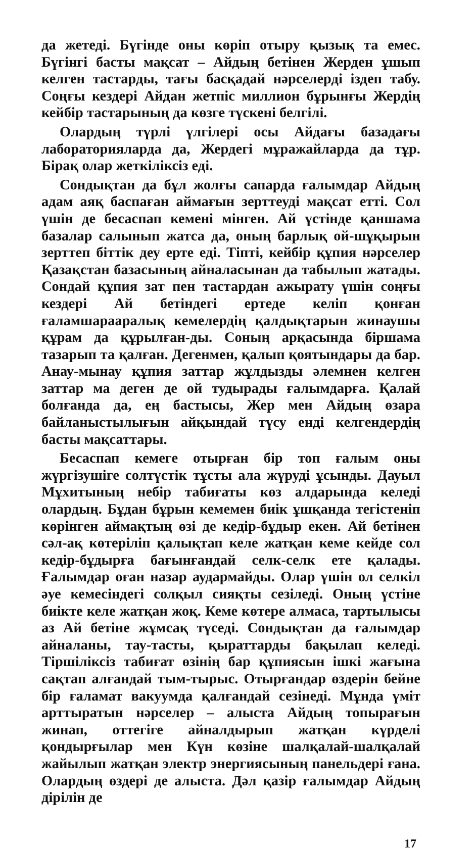да жетеді. Бүгінде оны көріп отыру қызық та емес. Бүгінгі басты мақсат – Айдың бетінен Жерден ұшып келген тастарды, тағы басқадай нәрселерді іздеп табу. Соңғы кездері Айдан жетпіс миллион бұрынғы Жердің кейбір тастарының да көзге түскені белгілі.
Олардың түрлі үлгілері осы Айдағы базадағы лабораторияларда да, Жердегі мұражайларда да тұр. Бірақ олар жеткіліксіз еді.
Сондықтан да бұл жолғы сапарда ғалымдар Айдың адам аяқ баспаған аймағын зерттеуді мақсат етті. Сол үшін де бесаспап кемені мінген. Ай үстінде қаншама базалар салынып жатса да, оның барлық ой-шұқырын зерттеп біттік деу ерте еді. Тіпті, кейбір құпия нәрселер Қазақстан базасының айналасынан да табылып жатады. Сондай құпия зат пен тастардан ажырату үшін соңғы кездері Ай бетіндегі ертеде келіп қонған ғаламшарааралық кемелердің қалдықтарын жинаушы құрам да құрылған-ды. Соның арқасында біршама тазарып та қалған. Дегенмен, қалып қоятындары да бар. Анау-мынау құпия заттар жұлдызды әлемнен келген заттар ма деген де ой тудырады ғалымдарға. Қалай болғанда да, ең бастысы, Жер мен Айдың өзара байланыстылығын айқындай түсу енді келгендердің басты мақсаттары.
Бесаспап кемеге отырған бір топ ғалым оны жүргізушіге солтүстік тұсты ала жүруді ұсынды. Дауыл Мұхитының небір табиғаты көз алдарында келеді олардың. Бұдан бұрын кемемен биік ұшқанда тегістеніп көрінген аймақтың өзі де кедір-бұдыр екен. Ай бетінен сәл-ақ көтеріліп қалықтап келе жатқан кеме кейде сол кедір-бұдырға бағынғандай селк-селк ете қалады. Ғалымдар оған назар аудармайды. Олар үшін ол селкіл әуе кемесіндегі солқыл сияқты сезіледі. Оның үстіне биікте келе жатқан жоқ. Кеме көтере алмаса, тартылысы аз Ай бетіне жұмсақ түседі. Сондықтан да ғалымдар айналаны, тау-тасты, қыраттарды бақылап келеді. Тіршіліксіз табиғат өзінің бар құпиясын ішкі жағына сақтап алғандай тым-тырыс. Отырғандар өздерін бейне бір ғаламат вакуумда қалғандай сезінеді. Мұнда үміт арттыратын нәрселер – алыста Айдың топырағын жинап, оттегіге айналдырып жатқан күрделі қондырғылар мен Күн көзіне шалқалай-шалқалай жайылып жатқан электр энергиясының панельдері ғана. Олардың өздері де алыста. Дәл қазір ғалымдар Айдың дірілін де
17